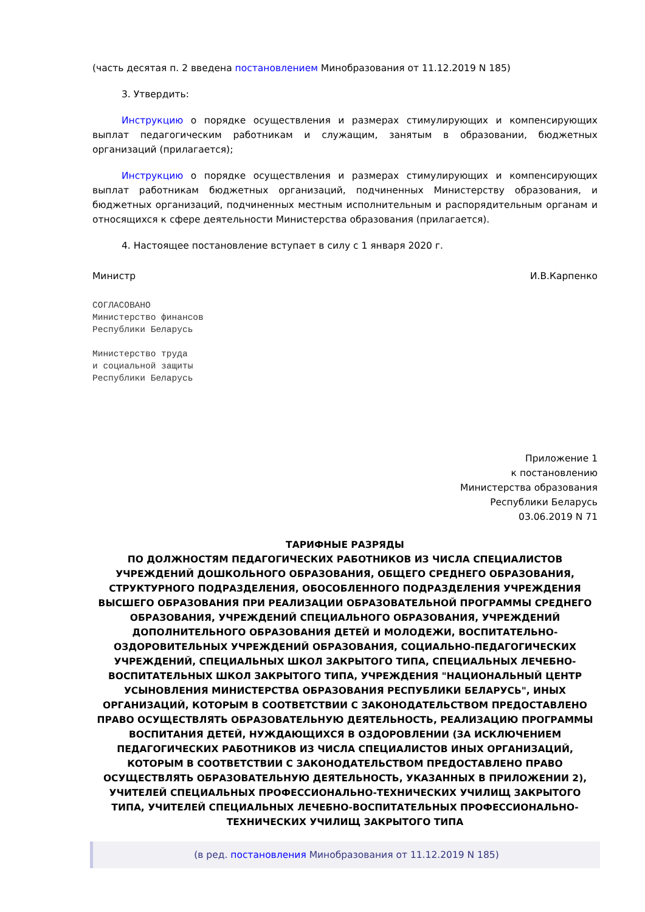(часть десятая п. 2 введена постановлением Минобразования от 11.12.2019 N 185)
3. Утвердить:
Инструкцию о порядке осуществления и размерах стимулирующих и компенсирующих выплат педагогическим работникам и служащим, занятым в образовании, бюджетных организаций (прилагается);
Инструкцию о порядке осуществления и размерах стимулирующих и компенсирующих выплат работникам бюджетных организаций, подчиненных Министерству образования, и бюджетных организаций, подчиненных местным исполнительным и распорядительным органам и относящихся к сфере деятельности Министерства образования (прилагается).
4. Настоящее постановление вступает в силу с 1 января 2020 г.
Министр И.В.Карпенко
СОГЛАСОВАНО
Министерство финансов
Республики Беларусь
Министерство труда
и социальной защиты
Республики Беларусь
Приложение 1
к постановлению
Министерства образования
Республики Беларусь
03.06.2019 N 71
ТАРИФНЫЕ РАЗРЯДЫ
ПО ДОЛЖНОСТЯМ ПЕДАГОГИЧЕСКИХ РАБОТНИКОВ ИЗ ЧИСЛА СПЕЦИАЛИСТОВ УЧРЕЖДЕНИЙ ДОШКОЛЬНОГО ОБРАЗОВАНИЯ, ОБЩЕГО СРЕДНЕГО ОБРАЗОВАНИЯ, СТРУКТУРНОГО ПОДРАЗДЕЛЕНИЯ, ОБОСОБЛЕННОГО ПОДРАЗДЕЛЕНИЯ УЧРЕЖДЕНИЯ ВЫСШЕГО ОБРАЗОВАНИЯ ПРИ РЕАЛИЗАЦИИ ОБРАЗОВАТЕЛЬНОЙ ПРОГРАММЫ СРЕДНЕГО ОБРАЗОВАНИЯ, УЧРЕЖДЕНИЙ СПЕЦИАЛЬНОГО ОБРАЗОВАНИЯ, УЧРЕЖДЕНИЙ ДОПОЛНИТЕЛЬНОГО ОБРАЗОВАНИЯ ДЕТЕЙ И МОЛОДЕЖИ, ВОСПИТАТЕЛЬНО-ОЗДОРОВИТЕЛЬНЫХ УЧРЕЖДЕНИЙ ОБРАЗОВАНИЯ, СОЦИАЛЬНО-ПЕДАГОГИЧЕСКИХ УЧРЕЖДЕНИЙ, СПЕЦИАЛЬНЫХ ШКОЛ ЗАКРЫТОГО ТИПА, СПЕЦИАЛЬНЫХ ЛЕЧЕБНО-ВОСПИТАТЕЛЬНЫХ ШКОЛ ЗАКРЫТОГО ТИПА, УЧРЕЖДЕНИЯ "НАЦИОНАЛЬНЫЙ ЦЕНТР УСЫНОВЛЕНИЯ МИНИСТЕРСТВА ОБРАЗОВАНИЯ РЕСПУБЛИКИ БЕЛАРУСЬ", ИНЫХ ОРГАНИЗАЦИЙ, КОТОРЫМ В СООТВЕТСТВИИ С ЗАКОНОДАТЕЛЬСТВОМ ПРЕДОСТАВЛЕНО ПРАВО ОСУЩЕСТВЛЯТЬ ОБРАЗОВАТЕЛЬНУЮ ДЕЯТЕЛЬНОСТЬ, РЕАЛИЗАЦИЮ ПРОГРАММЫ ВОСПИТАНИЯ ДЕТЕЙ, НУЖДАЮЩИХСЯ В ОЗДОРОВЛЕНИИ (ЗА ИСКЛЮЧЕНИЕМ ПЕДАГОГИЧЕСКИХ РАБОТНИКОВ ИЗ ЧИСЛА СПЕЦИАЛИСТОВ ИНЫХ ОРГАНИЗАЦИЙ, КОТОРЫМ В СООТВЕТСТВИИ С ЗАКОНОДАТЕЛЬСТВОМ ПРЕДОСТАВЛЕНО ПРАВО ОСУЩЕСТВЛЯТЬ ОБРАЗОВАТЕЛЬНУЮ ДЕЯТЕЛЬНОСТЬ, УКАЗАННЫХ В ПРИЛОЖЕНИИ 2), УЧИТЕЛЕЙ СПЕЦИАЛЬНЫХ ПРОФЕССИОНАЛЬНО-ТЕХНИЧЕСКИХ УЧИЛИЩ ЗАКРЫТОГО ТИПА, УЧИТЕЛЕЙ СПЕЦИАЛЬНЫХ ЛЕЧЕБНО-ВОСПИТАТЕЛЬНЫХ ПРОФЕССИОНАЛЬНО-ТЕХНИЧЕСКИХ УЧИЛИЩ ЗАКРЫТОГО ТИПА
(в ред. постановления Минобразования от 11.12.2019 N 185)